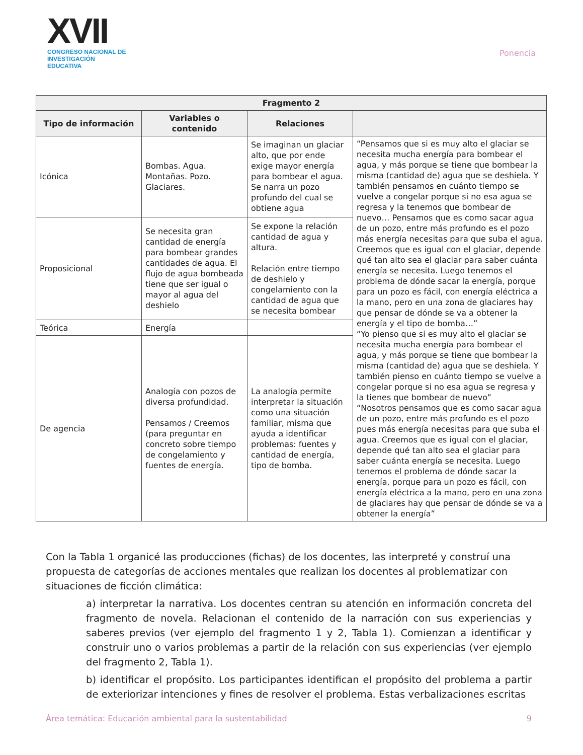XVII
CONGRESO NACIONAL DE
INVESTIGACIÓN EDUCATIVA
Ponencia
| Fragmento 2 | | | |
| --- | --- | --- | --- |
| Tipo de información | Variables o contenido | Relaciones | |
| Icónica | Bombas. Agua. Montañas. Pozo. Glaciares. | Se imaginan un glaciar alto, que por ende exige mayor energía para bombear el agua. Se narra un pozo profundo del cual se obtiene agua | “Pensamos que si es muy alto el glaciar se necesita mucha energía para bombear el agua, y más porque se tiene que bombear la misma (cantidad de) agua que se deshiela. Y también pensamos en cuánto tiempo se vuelve a congelar porque si no esa agua se regresa y la tenemos que bombear de nuevo… Pensamos que es como sacar agua de un pozo, entre más profundo es el pozo más energía necesitas para que suba el agua. Creemos que es igual con el glaciar, depende qué tan alto sea el glaciar para saber cuánta energía se necesita. Luego tenemos el problema de dónde sacar la energía, porque para un pozo es fácil, con energía eléctrica a la mano, pero en una zona de glaciares hay que pensar de dónde se va a obtener la energía y el tipo de bomba…” “Yo pienso que si es muy alto el glaciar se necesita mucha energía para bombear el agua, y más porque se tiene que bombear la misma (cantidad de) agua que se deshiela. Y también pienso en cuánto tiempo se vuelve a congelar porque si no esa agua se regresa y la tienes que bombear de nuevo” “Nosotros pensamos que es como sacar agua de un pozo, entre más profundo es el pozo pues más energía necesitas para que suba el agua. Creemos que es igual con el glaciar, depende qué tan alto sea el glaciar para saber cuánta energía se necesita. Luego tenemos el problema de dónde sacar la energía, porque para un pozo es fácil, con energía eléctrica a la mano, pero en una zona de glaciares hay que pensar de dónde se va a obtener la energía” |
| Proposicional | Se necesita gran cantidad de energía para bombear grandes cantidades de agua. El flujo de agua bombeada tiene que ser igual o mayor al agua del deshielo | Se expone la relación cantidad de agua y altura. Relación entre tiempo de deshielo y congelamiento con la cantidad de agua que se necesita bombear | |
| Teórica | Energía | | |
| De agencia | Analogía con pozos de diversa profundidad. Pensamos / Creemos (para preguntar en concreto sobre tiempo de congelamiento y fuentes de energía. | La analogía permite interpretar la situación como una situación familiar, misma que ayuda a identificar problemas: fuentes y cantidad de energía, tipo de bomba. | |
Con la Tabla 1 organicé las producciones (fichas) de los docentes, las interpreté y construí una propuesta de categorías de acciones mentales que realizan los docentes al problematizar con situaciones de ficción climática:
a) interpretar la narrativa. Los docentes centran su atención en información concreta del fragmento de novela. Relacionan el contenido de la narración con sus experiencias y saberes previos (ver ejemplo del fragmento 1 y 2, Tabla 1). Comienzan a identificar y construir uno o varios problemas a partir de la relación con sus experiencias (ver ejemplo del fragmento 2, Tabla 1).
b) identificar el propósito. Los participantes identifican el propósito del problema a partir de exteriorizar intenciones y fines de resolver el problema. Estas verbalizaciones escritas
Área temática: Educación ambiental para la sustentabilidad 9